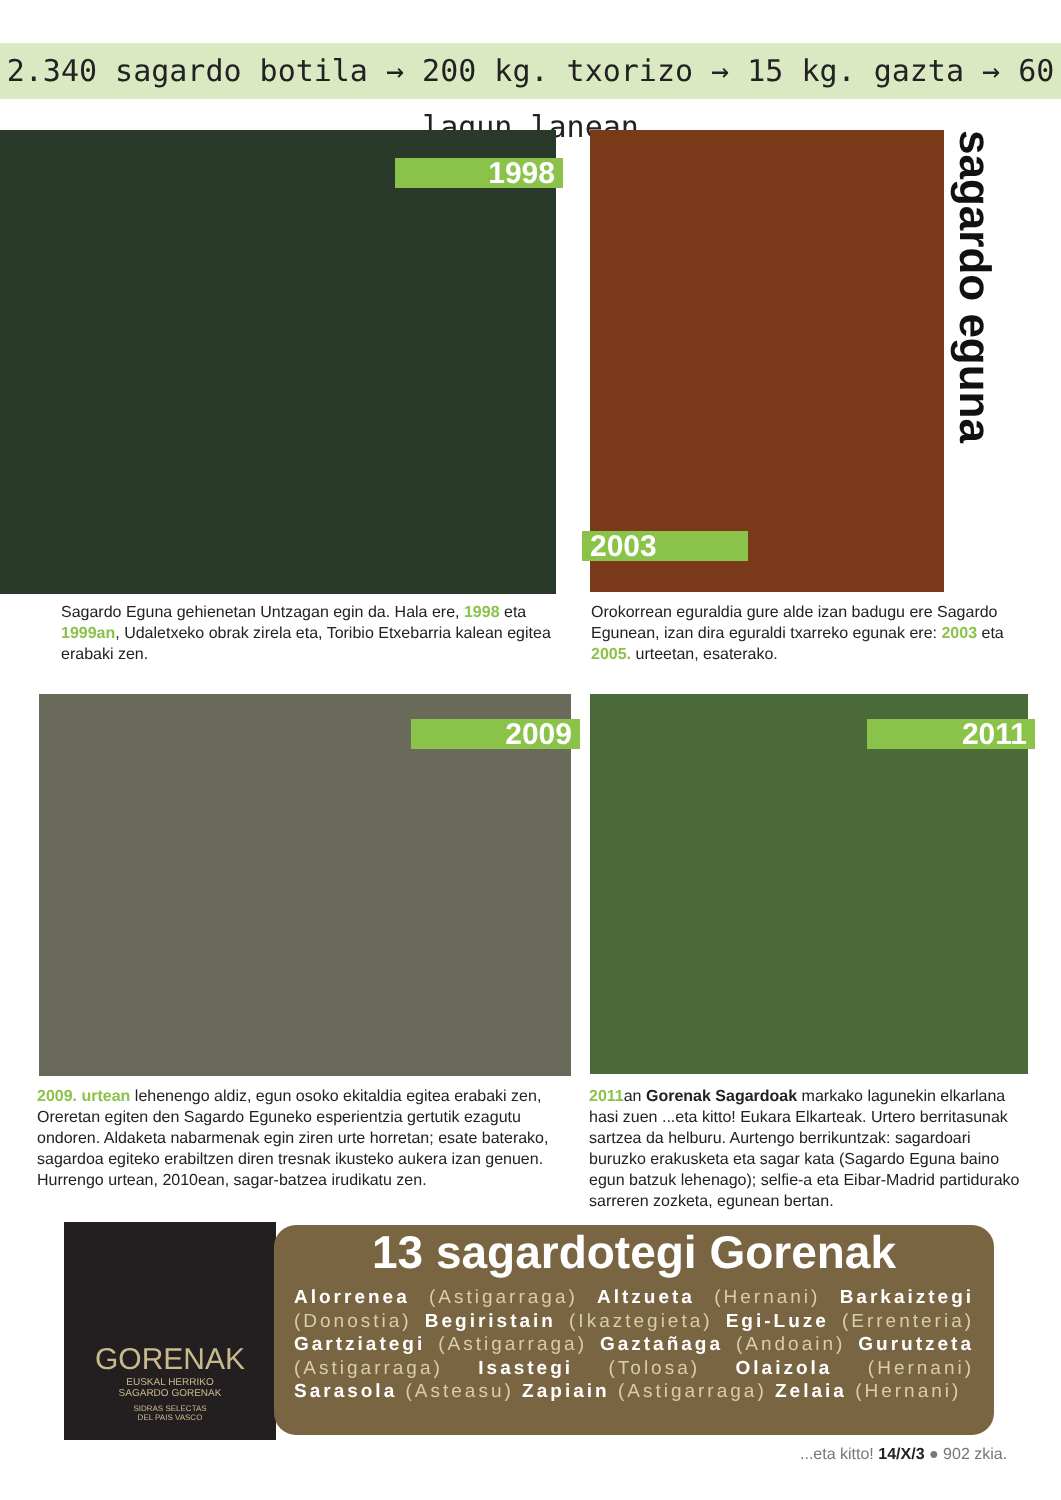2.340 sagardo botila → 200 kg. txorizo → 15 kg. gazta → 60 lagun lanean
1998
2003
sagardo eguna
Sagardo Eguna gehienetan Untzagan egin da. Hala ere, 1998 eta 1999an, Udaletxeko obrak zirela eta, Toribio Etxebarria kalean egitea erabaki zen.
Orokorrean eguraldia gure alde izan badugu ere Sagardo Egunean, izan dira eguraldi txarreko egunak ere: 2003 eta 2005. urteetan, esaterako.
2009 2011
2009. urtean lehenengo aldiz, egun osoko ekitaldia egitea erabaki zen, Oreretan egiten den Sagardo Eguneko esperientzia gertutik ezagutu ondoren. Aldaketa nabarmenak egin ziren urte horretan; esate baterako, sagardoa egiteko erabiltzen diren tresnak ikusteko aukera izan genuen. Hurrengo urtean, 2010ean, sagar-batzea irudikatu zen.
2011an Gorenak Sagardoak markako lagunekin elkarlana hasi zuen ...eta kitto! Eukara Elkarteak. Urtero berritasunak sartzea da helburu. Aurtengo berrikuntzak: sagardoari buruzko erakusketa eta sagar kata (Sagardo Eguna baino egun batzuk lehenago); selfie-a eta Eibar-Madrid partidurako sarreren zozketa, egunean bertan.
GORENAK
EUSKAL HERRIKO
SAGARDO GORENAK
SIDRAS SELECTAS
DEL PAIS VASCO
13 sagardotegi Gorenak
Alorrenea (Astigarraga) Altzueta (Hernani) Barkaiztegi (Donostia) Begiristain (Ikaztegieta) Egi-Luze (Errenteria) Gartziategi (Astigarraga) Gaztañaga (Andoain) Gurutzeta (Astigarraga) Isastegi (Tolosa) Olaizola (Hernani) Sarasola (Asteasu) Zapiain (Astigarraga) Zelaia (Hernani)
...eta kitto! 14/X/3 ● 902 zkia.